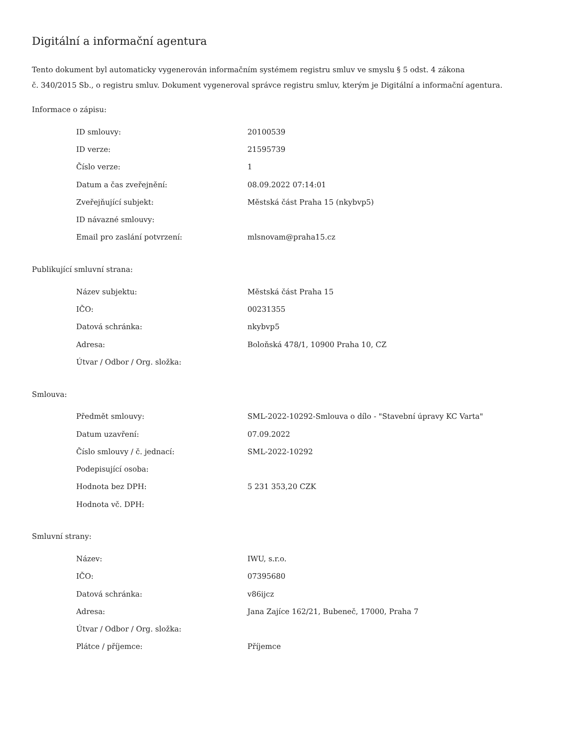Digitální a informační agentura
Tento dokument byl automaticky vygenerován informačním systémem registru smluv ve smyslu § 5 odst. 4 zákona
č. 340/2015 Sb., o registru smluv. Dokument vygeneroval správce registru smluv, kterým je Digitální a informační agentura.
Informace o zápisu:
| ID smlouvy: | 20100539 |
| ID verze: | 21595739 |
| Číslo verze: | 1 |
| Datum a čas zveřejnění: | 08.09.2022 07:14:01 |
| Zveřejňující subjekt: | Městská část Praha 15 (nkybvp5) |
| ID návazné smlouvy: | |
| Email pro zaslání potvrzení: | mlsnovam@praha15.cz |
Publikující smluvní strana:
| Název subjektu: | Městská část Praha 15 |
| IČO: | 00231355 |
| Datová schránka: | nkybvp5 |
| Adresa: | Boloňská 478/1, 10900 Praha 10, CZ |
| Útvar / Odbor / Org. složka: | |
Smlouva:
| Předmět smlouvy: | SML-2022-10292-Smlouva o dílo - "Stavební úpravy KC Varta" |
| Datum uzavření: | 07.09.2022 |
| Číslo smlouvy / č. jednací: | SML-2022-10292 |
| Podepisující osoba: | |
| Hodnota bez DPH: | 5 231 353,20 CZK |
| Hodnota vč. DPH: | |
Smluvní strany:
| Název: | IWU, s.r.o. |
| IČO: | 07395680 |
| Datová schránka: | v86ijcz |
| Adresa: | Jana Zajíce 162/21, Bubeneč, 17000, Praha 7 |
| Útvar / Odbor / Org. složka: | |
| Plátce / příjemce: | Příjemce |